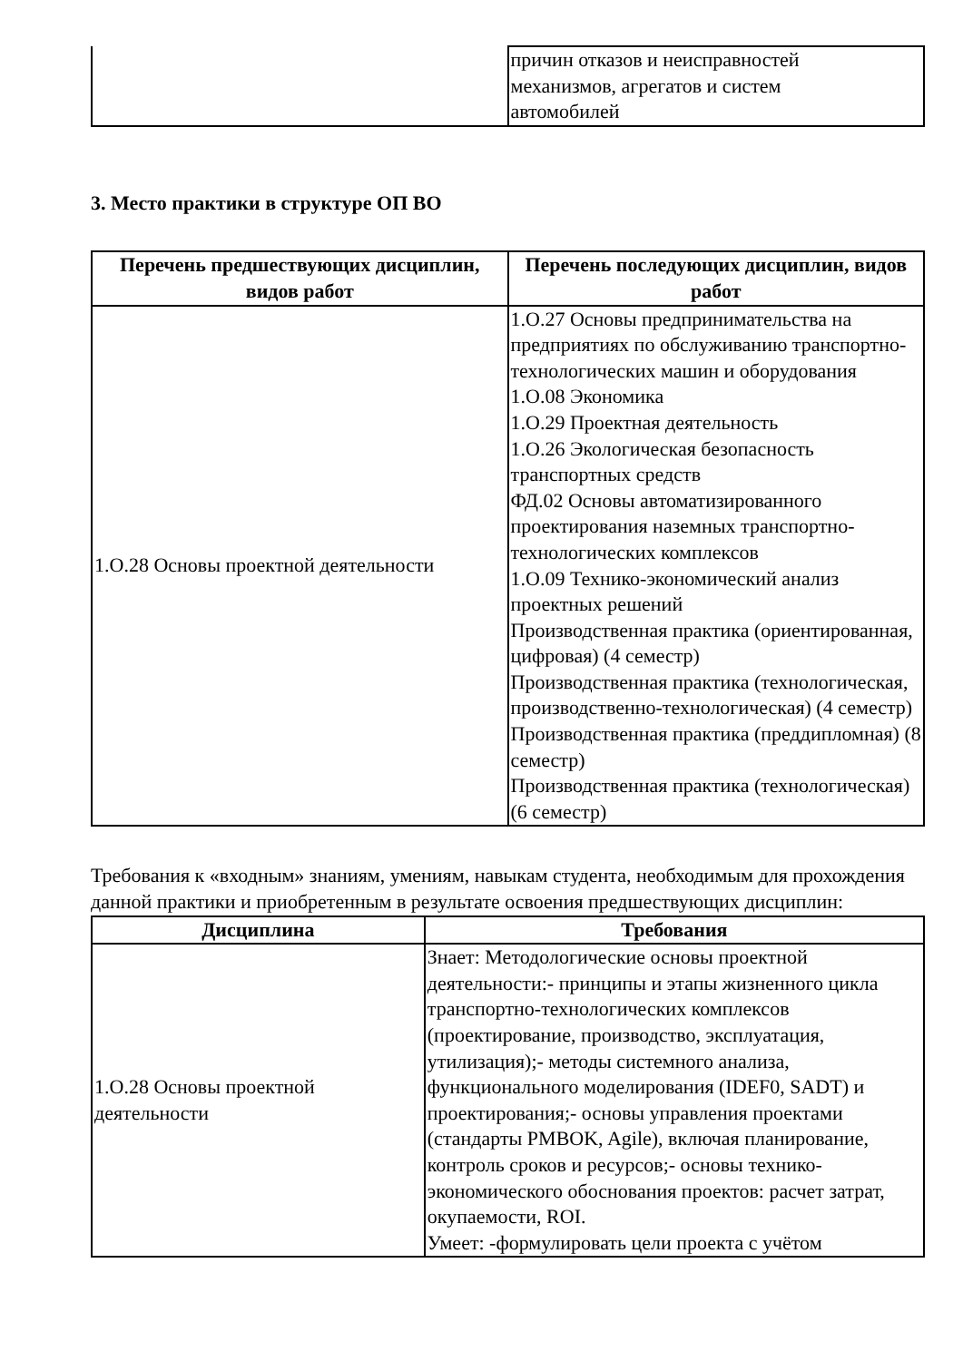| | причин отказов и неисправностей механизмов, агрегатов и систем автомобилей |
3. Место практики в структуре ОП ВО
| Перечень предшествующих дисциплин, видов работ | Перечень последующих дисциплин, видов работ |
| --- | --- |
| 1.О.28 Основы проектной деятельности | 1.О.27 Основы предпринимательства на предприятиях по обслуживанию транспортно-технологических машин и оборудования 1.О.08 Экономика 1.О.29 Проектная деятельность 1.О.26 Экологическая безопасность транспортных средств ФД.02 Основы автоматизированного проектирования наземных транспортно-технологических комплексов 1.О.09 Технико-экономический анализ проектных решений Производственная практика (ориентированная, цифровая) (4 семестр) Производственная практика (технологическая, производственно-технологическая) (4 семестр) Производственная практика (преддипломная) (8 семестр) Производственная практика (технологическая) (6 семестр) |
Требования к «входным» знаниям, умениям, навыкам студента, необходимым для прохождения данной практики и приобретенным в результате освоения предшествующих дисциплин:
| Дисциплина | Требования |
| --- | --- |
| 1.О.28 Основы проектной деятельности | Знает: Методологические основы проектной деятельности:- принципы и этапы жизненного цикла транспортно-технологических комплексов (проектирование, производство, эксплуатация, утилизация);- методы системного анализа, функционального моделирования (IDEF0, SADT) и проектирования;- основы управления проектами (стандарты PMBOK, Agile), включая планирование, контроль сроков и ресурсов;- основы технико-экономического обоснования проектов: расчет затрат, окупаемости, ROI. Умеет: -формулировать цели проекта с учётом |